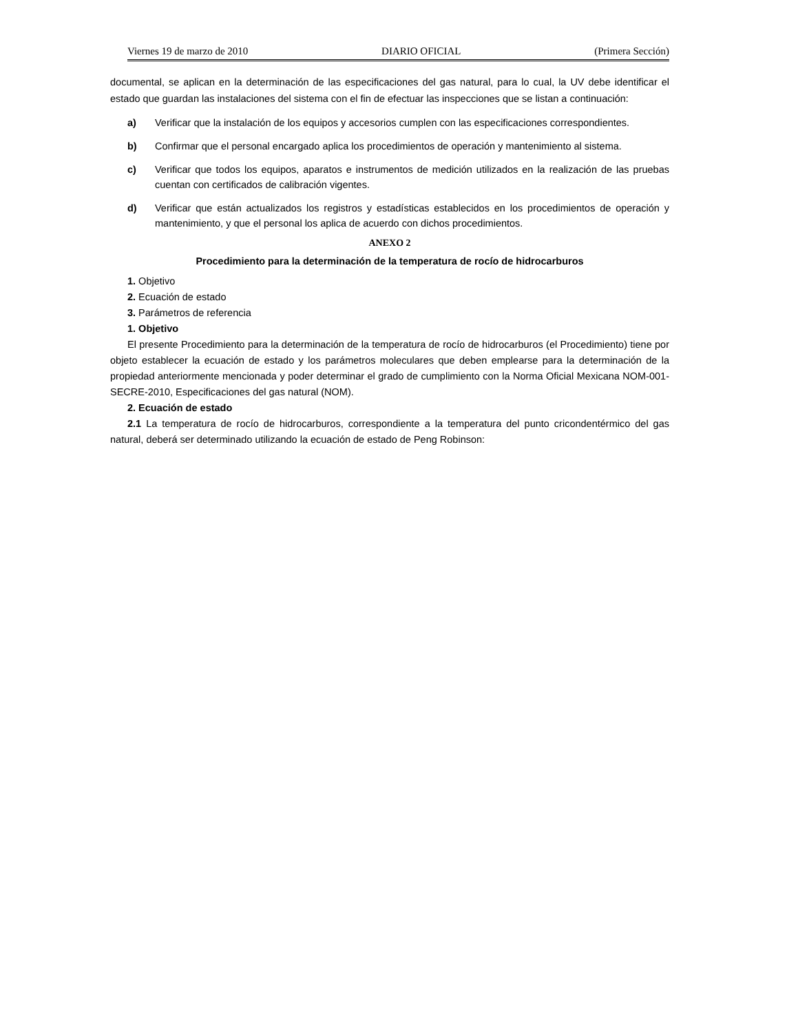Viernes 19 de marzo de 2010 DIARIO OFICIAL (Primera Sección)
documental, se aplican en la determinación de las especificaciones del gas natural, para lo cual, la UV debe identificar el estado que guardan las instalaciones del sistema con el fin de efectuar las inspecciones que se listan a continuación:
a) Verificar que la instalación de los equipos y accesorios cumplen con las especificaciones correspondientes.
b) Confirmar que el personal encargado aplica los procedimientos de operación y mantenimiento al sistema.
c) Verificar que todos los equipos, aparatos e instrumentos de medición utilizados en la realización de las pruebas cuentan con certificados de calibración vigentes.
d) Verificar que están actualizados los registros y estadísticas establecidos en los procedimientos de operación y mantenimiento, y que el personal los aplica de acuerdo con dichos procedimientos.
ANEXO 2
Procedimiento para la determinación de la temperatura de rocío de hidrocarburos
1. Objetivo
2. Ecuación de estado
3. Parámetros de referencia
1. Objetivo
El presente Procedimiento para la determinación de la temperatura de rocío de hidrocarburos (el Procedimiento) tiene por objeto establecer la ecuación de estado y los parámetros moleculares que deben emplearse para la determinación de la propiedad anteriormente mencionada y poder determinar el grado de cumplimiento con la Norma Oficial Mexicana NOM-001-SECRE-2010, Especificaciones del gas natural (NOM).
2. Ecuación de estado
2.1 La temperatura de rocío de hidrocarburos, correspondiente a la temperatura del punto cricondentérmico del gas natural, deberá ser determinado utilizando la ecuación de estado de Peng Robinson: